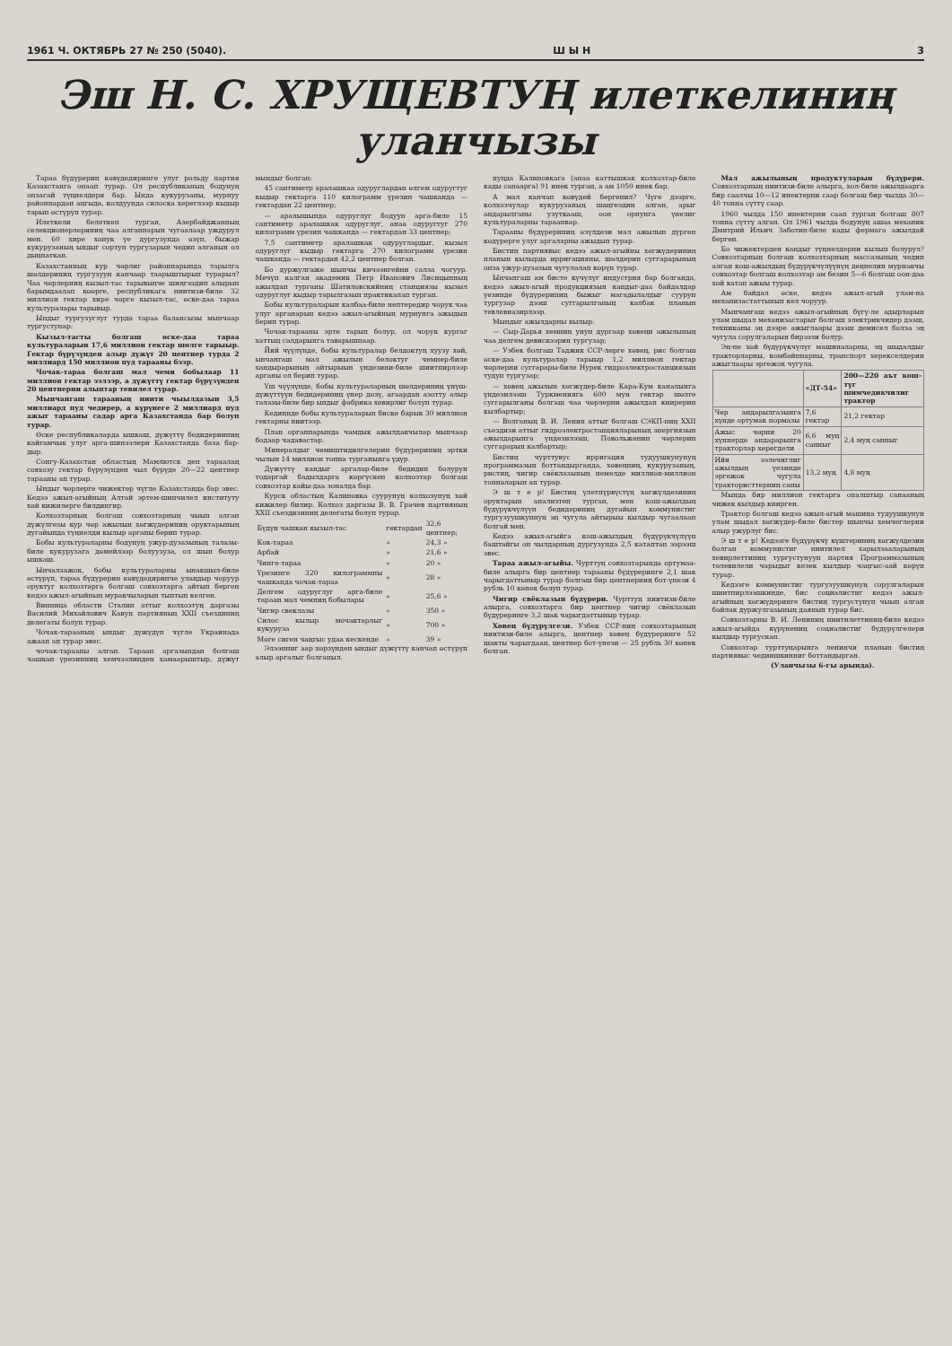1961 Ч. ОКТЯБРЬ 27 № 250 (5040). Ш Ы Н 3
Эш Н. С. ХРУЩЕВТУҢ илеткелиниң уланчызы
Тараа бүдүрерин көвүдедиринге улуг рольду партия Казахстанга онаап турар. Ол республиканың бодунуң онзагай түңнелдери бар. Ында кукурузаны, мурнуу районнардан аңгыда, колдуунда силоска хереглээр кыдыр тарып өстүрүп турар.
Илеткели белеткеп турган, Азербайджанның селекционерлериниң чаа алганнарын чугаалаар уждурул мен. 60 хире хонук үе дургузунда өзүп, быжар кукурузаның ындыг сортун тургузарын чедип алганын ол дыңнаткан.
Казахстанның кур чөрлиг районнарында тарылга шөлдериниң тургузуун канчаар таарыштырып турарыл? Чаа чөрлерниң кызыл-тас тарывыңче шиңгээдип алырын барымдаалап көөрге, республикага ниитизи-биле 32 миллион гектар хире чөрге кызыл-тас, өске-даа тараа культуралары тарывыр.
Ындыг тургузуглуг турда тараа балансызы мынчаар тургустунар:
Кызыл-тасты болгаш өске-даа тараа культураларын 17,6 миллион гектар шөлге тарыыр. Гектар бүрүзүнден алыр дүжүт 20 центнер турда 2 миллиард 150 миллион пуд тарааны бээр.
Чочак-тараа болгаш мал чеми бобылаар 11 миллион гектар ээлээр, а дүжүттү гектар бүрүзүнден 20 центнерни алыптар тевилел турар.
Мынчангаш тарааның ниити чыылдазын 3,5 миллиард пуд чедирер, а күрүнеге 2 миллиард пуд ажыг тарааны садар арга Казахстанда бар болуп турар.
Өске республикаларда ышкаш, дүжүттү бедидерииниң кайгамчык улуг арга-шинээлери Казахстанда база бар-дыр.
Сонгу-Казахстан областың Мамлютск деп тараалаң совхозу гектар бүрүзүнден чыл бүрүде 20—22 центнер тарааны ап турар.
Ындыг чөрлерге чижектер чүгле Казахстанда бар эвес. Кедээ ажыл-агыйның Алтай эртем-шинчилел институту хөй кижилерге билдингир.
Колхозтарның болгаш совхозтарның чыып алган дүжүлгезы кур чөр ажылын хөгжүдериниң оруктарының дугайында түңнелди кылыр арганы берип турар.
Бобы культураларны бодунуң ужур-дузазының талазы-биле кукурузага дөмейлээр болуузуза, ол шын болур ышкаш.
Ынчалзажок, бобы культураларны ынакшыл-биле өстүрүп, тараа бүдүрерин көвүдедиринче улаңдыр чоруур оруктуг колхозтарга болгаш совхозтарга айтып берген кедээ ажыл-агыйның муракчыларын тыптып келген.
Винница области Сталин аттыг колхозтуң даргазы Василий Михайлович Кавун партияның XXII съездиниң делегаты болуп турар.
Чочак-тарааның ындыг дүжүдүн чүгле Украинада ажаап ап турар эвес.
чочак-тарааны алган. Тараан аргазындан болгаш чашкан үрезинниң хемчээлинден хамаарыштыр, дүжүт мындыг болган:
45 сантиметр аралашкаа одуруглардан өлгем одуругтуг кыдыр гектарга 110 килограмм үрезин чашканда — гектардан 22 центнер;
— аралышында одуруглуг бодуун арга-биле 15 сантиметр аралашкак одуруглуг, анаа одуругтуг 270 килограмм үрезин чашканда — гектардан 33 центнер;
7,5 сантиметр аралашкак одуруглардыг, кызыл одуруглуг кыдыр гектарга 270 килограмм үрезин чашканда — гектардан 42,2 центнер болган.
Бо дуржулгаже шынчы кичээнгейни салза чогуур. Мечүп калган академик Петр Иванович Лисицынның ажылдап турганы Шатиловскийниң станциязы кызыл одуруглуг кыдыр тарылгазын практикалап турган.
Бобы культураларын калбаа-биле нептередир чорук чаа улуг арганарын кедээ ажыл-агыйның мурнунга ажыдып берип турар.
Чочак-тарааны эрте тарып болур, ол чорук кургаг хаттыц салдарынга таварышпаар.
Йий чүүлүнде, бобы культуралар белдоктуң хуузу хөй, ынчангаш мал ажылын белоктуг чемнер-биле хандырарының айтырыын үндезини-биле шиитпирлээр арганы ол берип турар.
Үш чүүлүнде, бобы культураларның шөлдериниң үнүш-дүжүттүүн бедидериниң үнер дөзү, агаардан азотту алыр талазы-биле бир ындыг фабрика хевирлиг болуп турар.
Кедиңнде бобы культураларын биске барык 30 миллион гектарны ниитээр.
План органнарында чамдык ажылдакчылар мынчаар бодаар чадавастар.
Минералдыг чемиштидилгелерин бүдүрериниң эртки чылын 14 миллион тонна турганынга үдүр.
Дүжүттү кандыг аргалар-биле бедидип болурун тодаргай бадылдарга көргүскен колхозтар болгаш совхозтар кайы-даа зоналда бар.
Курск областың Калиновка суурунуң колхозунуң хөй кижилер билир. Колхоз даргазы В. В. Грачев партияның XXII съездизиниң делегаты болуп турар.
| Бүдүн чашкан кызыл-тас | гектардан | 32,6 центнер; |
| Кок-тараа | » | 24,3 » |
| Арбай | » | 21,6 » |
| Чинге-тараа | » | 20 » |
| Үрезинге 320 килограммны чашканда чочак-тараа | » | 28 » |
| Делгем одуруглуг арга-биле тараан мал чемниң бобылары | » | 25,6 » |
| Чигир свеклазы | » | 350 » |
| Силос кылыр мочактарлыг кукуруза | » | 700 » |
| Мөге сиген чаңгыс удаа кескенде | » | 39 » |
Элээнниг аар хөрзүнден ындыг дүжүттү канчап өстүрүп алыр аргалыг болганыл.
нуңда Калиновкага (анаа каттышкак колхозтар-биле кады санаарга) 91 инек турган, а ам 1050 инек бар.
А мал канчап көвүдей бергенил? Чүге дээрге, колхозчулар кукурузаның шаңгеэдин алган, арыг андарылганы узуткааш, оон орнунга үнелиг культураларны тараанвар.
Тарааны бүдүрериниң өзүлдези мал ажылын дүрген көдүрерге улуг аргаларны ажыдып турар.
Бистиң партиявыс кедээ ажыл-агыйны хөгжүдериниң планын кылырда ирригацияны, шөлдерин суггарарының онза ужур-дузазын чугулалап көрүп турар.
Ынчангаш ам бисте күчүлүг индустрия бар болганда, кедээ ажыл-агый продукциязын кандыг-даа байдалдар үезинде бүдүрериниң быжыг магадылалдыг суурун тургузар дээш суггарылганың калбак планын тевлевиазирлээр.
Мындыг ажылдарны кылыр:
— Сыр-Дарья хемниң унун дургаар хөвеңи ажылының чаа делгем девискээрин тургузар;
— Узбек болгаш Таджик ССР-лерге хөвең, рис болгаш өске-даа культуралар тарыыр 1,2 миллион гектар чөрлерни суггарары-биле Нурек гидроэлектростанциязын тудуп тургузар;
— хөвең ажылын хөгжүдер-биле Кара-Кум каналынга үндезилээш Туркменияга 600 мун гектар шөлге суггарылганы болгаш чаа чөрлерни ажылдап киирерин кылбартыр;
— Волганың В. И. Ленин аттыг болгаш СЭКП-ниң XXII съездизи аттыг гидроэлектростанцияларының энергиязын ажылдарынга үндезилээш, Повольженин чөрлерин суггарарын калбартыр;
Бистиң чурттувус ирригация тудуушкунунуң программазын боттандырганда, хөвеңниң, кукурузаның, ристиң, чигир свёклазының немелде миллион-миллион тонналарын ап турар.
Э ш т е р! Бистиң үлетпүрвүстүң хөгжүлдезиниң оруктарын анализтеп турган, мен кош-ажылдың бүдүрүкчүлүүн бедидериниң дугайын коммунистиг тургузуушкуннуң эң чугула айтырыы кылдыр чугаалаан болгай мен.
Кедээ ажыл-агыйга кош-ажылдың бүдүрүкчүлүүн баштайгы он чылдарның дургузунда 2,5 катаптан ээрээш эвес.
Тараа ажыл-агыйы. Чурттуң совхозтарында ортумаа-биле алырга бир центнер тарааны бүдүрерингe 2,1 шак чарыгдаттыныр турар болгаш бир центнерниң бот-үнези 4 рубль 10 көпек болуп турар.
Чигир свёклазын бүдүрери. Чурттуң ниитизи-биле алырга, совхозтарга бир центнер чигир свёклазын бүдүрерингe 3,2 шак чарыгдаттыныр турар.
Хөвең бүдүрүлгези. Узбек ССР-ниң совхозтарының ниитизи-биле алырга, центнер хөвең бүдүрерингe 52 шакты чарыгдаан, центнер бот-үнези — 25 рубль 30 көпек болган.
Мал ажылының продуктуларын бүдүрери. Совхозтарның ниитизи-биле алырга, хол-биле ажылдаарга бир саалчы 10—12 инектерни саар болгаш бир чылда 30—40 тонна сүттү саар.
1960 чылда 150 инектерни саап турган болгаш 807 тонна сүттү алган. Ол 1961 чылда бодунуң ашаа механик Дмитрий Ильич Заботин-биле кады фермага ажылдай берген.
Бо чижектерден кандыг түңнелдерни кылып болурул? Совхозтарның болгаш колхозтарның массазының чедип алган кош-ажылдың бүдүрүкчүлүүнүң деңнелин мурнакчы совхозтар болгаш колхозтар ам безин 5—6 болгаш оон-даа хөй катап ажыы турар.
Ам байдал өске, кедээ ажыл-агый улам-на механизастаттынып кел чоруур.
Мынчангаш кедээ ажыл-агыйның бүгү-ле адырларын улам шыдал механизастарыг болгаш электрикчидер дээш, техниканы эң дээре ажыглаары дээш демисел болза эң чугула сорулгаларын бирээзи болур.
Эң-не хөй бүдүрүкчүлүг машиналарны, эң шыдалдыг тракторларны, комбайннарны, транспорт херекселдерин ажыглаары эргежок чугула.
| | «ДТ-54» | 200—220 аът кош-түг шимчедикчилиг трактор |
| --- | --- | --- |
| Чер андарылгазынга хүнде ортумак нормазы | 7,6 гектар | 21,2 гектар |
| Ажыс чөрни 20 хүннерде андарарынга тракторлар херегдели | 6,6 муң санныг | 2,4 муң санныг |
| Ийи ээлечиглиг ажылдың үезинде эргежок чугула трактористтерниң саны | 13,2 муң | 4,8 муң |
Мында бир миллион гектарга оналштыр санааның чижек кылдыр киирген.
Трактор болгаш кедээ ажыл-агый машина тудуушкунун улам шыдал хөгжүдер-биле бистер шынчы хемчеглерни алыр ужурлуг бис.
Э ш т е р! Кедээге бүдүрүкчү күштериниң хөгжүлдезин болган коммунистиг ниитилел харылзааларының хевирлеттиниң тургустунуун партия Программазының төлевилели чарыдыг кезек кылдыр чаңгыс-аай көрүп турар.
Кедээге коммунистиг тургузуушкунуң сорулгаларын шиитпирлээшкинде, бис социалистиг кедээ ажыл-агыйның хөгжүдеринге бистиң тургустунуп чыып алган байлак дуржулгазының даянып турар бис.
Совхозтарны В. И. Лениниң ниитилеттиниң-биле кедээ ажыл-агыйда күрүнениң социалистиг бүдүрүлгелери кылдыр тургускан.
Совхозтар турттуңарынга ленинчи планын бистиң партиявыс чедиишкинниг боттандырган.
(Уланчызы 6-гы арында).